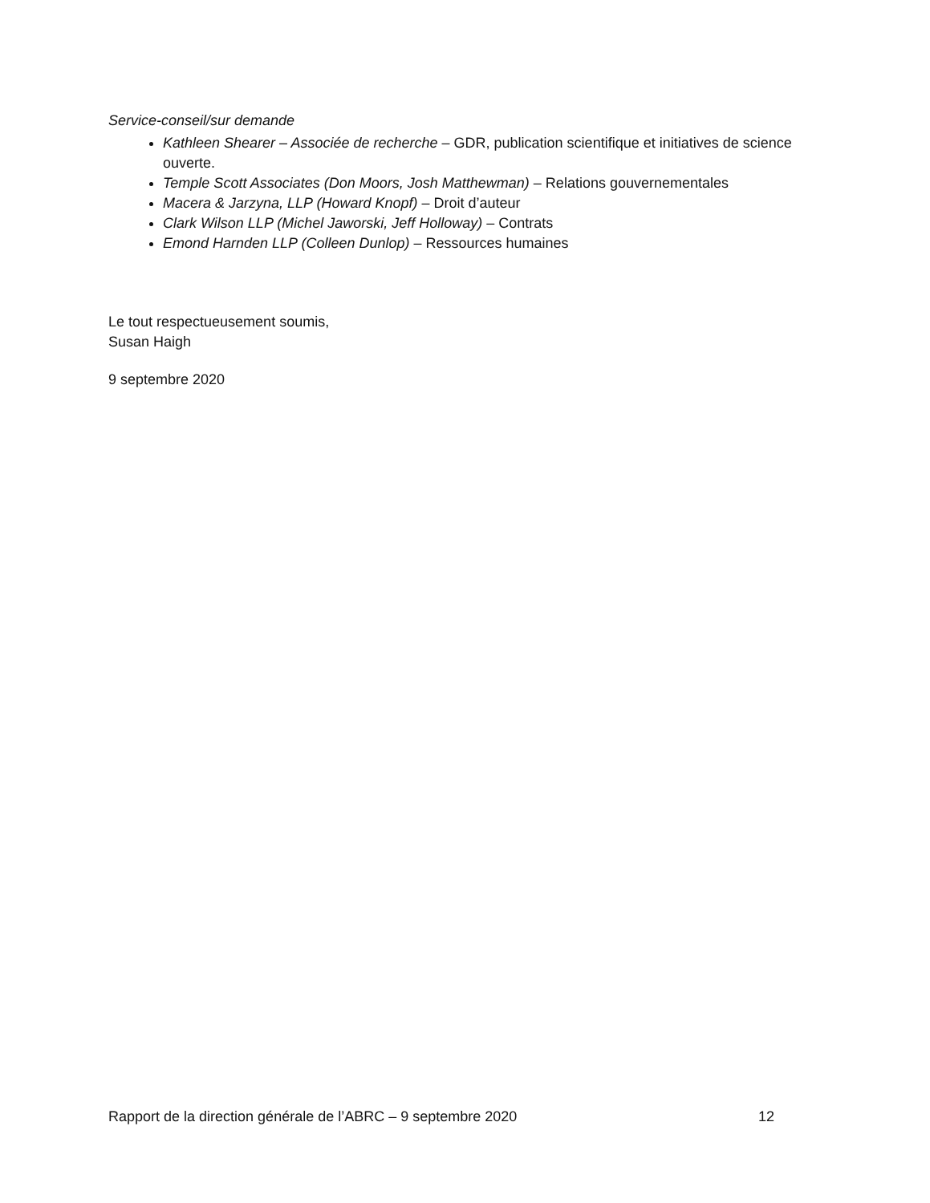Service-conseil/sur demande
Kathleen Shearer – Associée de recherche – GDR, publication scientifique et initiatives de science ouverte.
Temple Scott Associates (Don Moors, Josh Matthewman) – Relations gouvernementales
Macera & Jarzyna, LLP (Howard Knopf) – Droit d’auteur
Clark Wilson LLP (Michel Jaworski, Jeff Holloway) – Contrats
Emond Harnden LLP (Colleen Dunlop) – Ressources humaines
Le tout respectueusement soumis,
Susan Haigh
9 septembre 2020
Rapport de la direction générale de l’ABRC – 9 septembre 2020 12